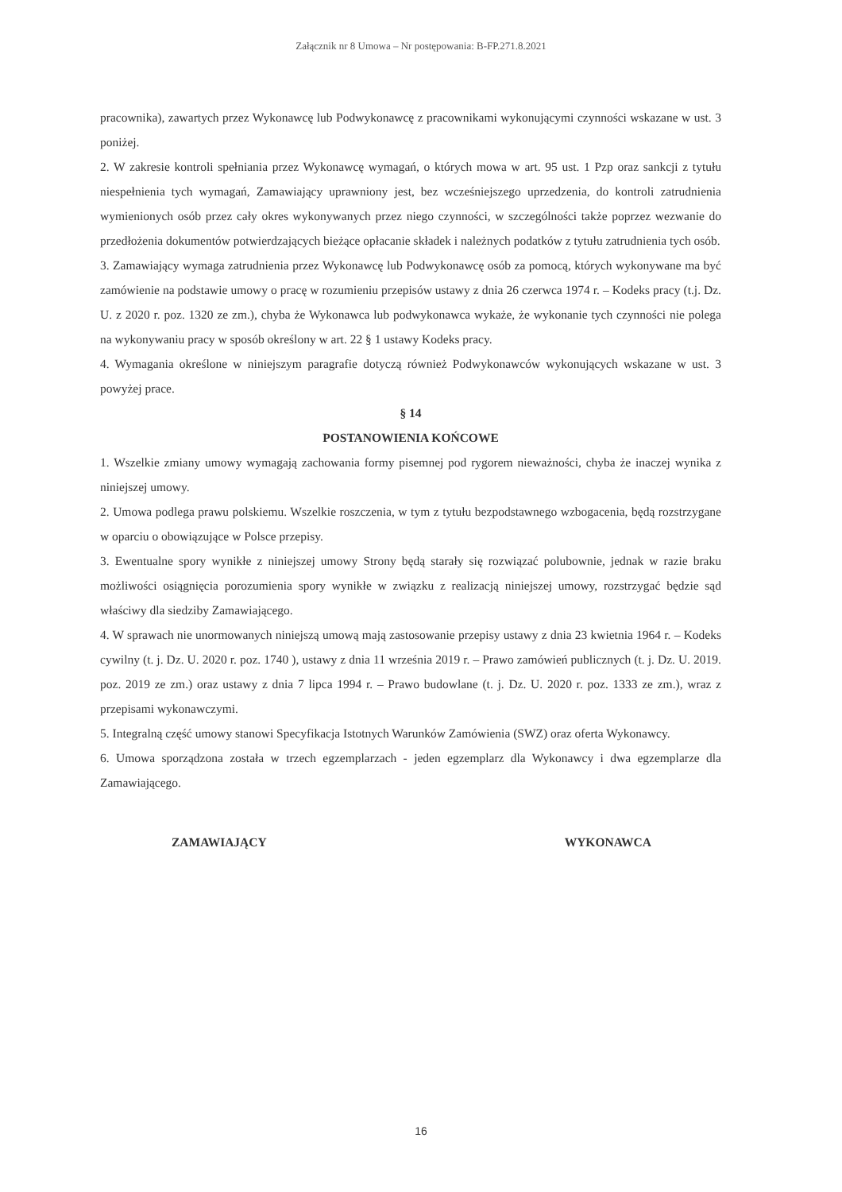Załącznik nr 8 Umowa – Nr postępowania: B-FP.271.8.2021
pracownika), zawartych przez Wykonawcę lub Podwykonawcę z pracownikami wykonującymi czynności wskazane w ust. 3 poniżej.
2. W zakresie kontroli spełniania przez Wykonawcę wymagań, o których mowa w art. 95 ust. 1 Pzp oraz sankcji z tytułu niespełnienia tych wymagań, Zamawiający uprawniony jest, bez wcześniejszego uprzedzenia, do kontroli zatrudnienia wymienionych osób przez cały okres wykonywanych przez niego czynności, w szczególności także poprzez wezwanie do przedłożenia dokumentów potwierdzających bieżące opłacanie składek i należnych podatków z tytułu zatrudnienia tych osób.
3. Zamawiający wymaga zatrudnienia przez Wykonawcę lub Podwykonawcę osób za pomocą, których wykonywane ma być zamówienie na podstawie umowy o pracę w rozumieniu przepisów ustawy z dnia 26 czerwca 1974 r. – Kodeks pracy (t.j. Dz. U. z 2020 r. poz. 1320 ze zm.), chyba że Wykonawca lub podwykonawca wykaże, że wykonanie tych czynności nie polega na wykonywaniu pracy w sposób określony w art. 22 § 1 ustawy Kodeks pracy.
4. Wymagania określone w niniejszym paragrafie dotyczą również Podwykonawców wykonujących wskazane w ust. 3 powyżej prace.
§ 14
POSTANOWIENIA KOŃCOWE
1. Wszelkie zmiany umowy wymagają zachowania formy pisemnej pod rygorem nieważności, chyba że inaczej wynika z niniejszej umowy.
2. Umowa podlega prawu polskiemu. Wszelkie roszczenia, w tym z tytułu bezpodstawnego wzbogacenia, będą rozstrzygane w oparciu o obowiązujące w Polsce przepisy.
3. Ewentualne spory wynikłe z niniejszej umowy Strony będą starały się rozwiązać polubownie, jednak w razie braku możliwości osiągnięcia porozumienia spory wynikłe w związku z realizacją niniejszej umowy, rozstrzygać będzie sąd właściwy dla siedziby Zamawiającego.
4. W sprawach nie unormowanych niniejszą umową mają zastosowanie przepisy ustawy z dnia 23 kwietnia 1964 r. – Kodeks cywilny (t. j. Dz. U. 2020 r. poz. 1740 ), ustawy z dnia 11 września 2019 r. – Prawo zamówień publicznych (t. j. Dz. U. 2019. poz. 2019 ze zm.) oraz ustawy z dnia 7 lipca 1994 r. – Prawo budowlane (t. j. Dz. U. 2020 r. poz. 1333 ze zm.), wraz z przepisami wykonawczymi.
5. Integralną część umowy stanowi Specyfikacja Istotnych Warunków Zamówienia (SWZ) oraz oferta Wykonawcy.
6. Umowa sporządzona została w trzech egzemplarzach - jeden egzemplarz dla Wykonawcy i dwa egzemplarze dla Zamawiającego.
ZAMAWIAJĄCY WYKONAWCA
16